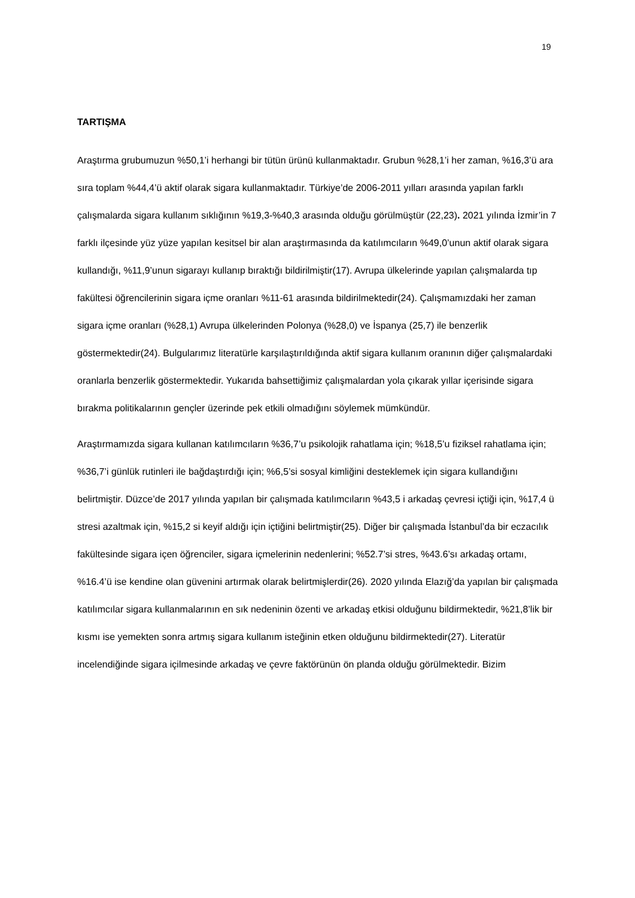19
TARTIŞMA
Araştırma grubumuzun %50,1’i herhangi bir tütün ürünü kullanmaktadır. Grubun %28,1’i her zaman, %16,3’ü ara sıra toplam %44,4’ü aktif olarak sigara kullanmaktadır. Türkiye’de 2006-2011 yılları arasında yapılan farklı çalışmalarda sigara kullanım sıklığının %19,3-%40,3 arasında olduğu görülmüştür (22,23). 2021 yılında İzmir’in 7 farklı ilçesinde yüz yüze yapılan kesitsel bir alan araştırmasında da katılımcıların %49,0’unun aktif olarak sigara kullandığı, %11,9’unun sigarayı kullanıp bıraktığı bildirilmiştir(17). Avrupa ülkelerinde yapılan çalışmalarda tıp fakültesi öğrencilerinin sigara içme oranları %11-61 arasında bildirilmektedir(24). Çalışmamızdaki her zaman sigara içme oranları (%28,1) Avrupa ülkelerinden Polonya (%28,0) ve İspanya (25,7) ile benzerlik göstermektedir(24). Bulgularımız literatürle karşılaştırıldığında aktif sigara kullanım oranının diğer çalışmalardaki oranlarla benzerlik göstermektedir. Yukarıda bahsettiğimiz çalışmalardan yola çıkarak yıllar içerisinde sigara bırakma politikalarının gençler üzerinde pek etkili olmadığını söylemek mümkündür.
Araştırmamızda sigara kullanan katılımcıların %36,7’u psikolojik rahatlama için; %18,5’u fiziksel rahatlama için; %36,7’i günlük rutinleri ile bağdaştırdığı için; %6,5’si sosyal kimliğini desteklemek için sigara kullandığını belirtmiştir. Düzce’de 2017 yılında yapılan bir çalışmada katılımcıların %43,5 i arkadaş çevresi içtiği için, %17,4 ü stresi azaltmak için, %15,2 si keyif aldığı için içtiğini belirtmiştir(25). Diğer bir çalışmada İstanbul’da bir eczacılık fakültesinde sigara içen öğrenciler, sigara içmelerinin nedenlerini; %52.7’si stres, %43.6’sı arkadaş ortamı, %16.4’ü ise kendine olan güvenini artırmak olarak belirtmişlerdir(26). 2020 yılında Elazığ’da yapılan bir çalışmada katılımcılar sigara kullanmalarının en sık nedeninin özenti ve arkadaş etkisi olduğunu bildirmektedir, %21,8’lik bir kısmı ise yemekten sonra artmış sigara kullanım isteğinin etken olduğunu bildirmektedir(27). Literatür incelendiğinde sigara içilmesinde arkadaş ve çevre faktörünün ön planda olduğu görülmektedir. Bizim